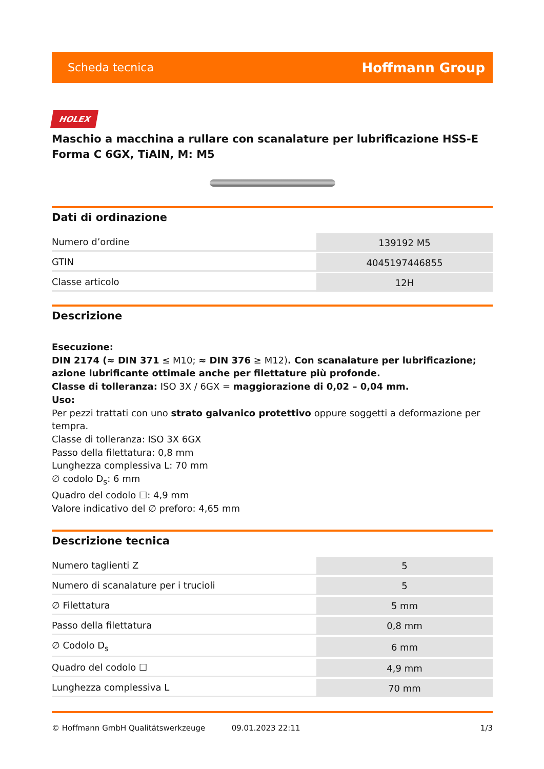Scheda tecnica Hoffmann Group
HOLEX
Maschio a macchina a rullare con scanalature per lubrificazione HSS-E Forma C 6GX, TiAlN, M: M5
Dati di ordinazione
| Numero d’ordine | 139192 M5 |
| GTIN | 4045197446855 |
| Classe articolo | 12H |
Descrizione
Esecuzione:
DIN 2174 (≈ DIN 371 ≤ M10; ≈ DIN 376 ≥ M12). Con scanalature per lubrificazione; azione lubrificante ottimale anche per filettature più profonde.
Classe di tolleranza: ISO 3X / 6GX = maggiorazione di 0,02 – 0,04 mm.
Uso:
Per pezzi trattati con uno strato galvanico protettivo oppure soggetti a deformazione per tempra.
Classe di tolleranza: ISO 3X 6GX
Passo della filettatura: 0,8 mm
Lunghezza complessiva L: 70 mm
∅ codolo D<sub>s</sub>: 6 mm
Quadro del codolo ☐: 4,9 mm
Valore indicativo del ∅ preforo: 4,65 mm
Descrizione tecnica
| Numero taglienti Z | 5 |
| Numero di scanalature per i trucioli | 5 |
| ∅ Filettatura | 5 mm |
| Passo della filettatura | 0,8 mm |
| ∅ Codolo D<sub>s</sub> | 6 mm |
| Quadro del codolo ☐ | 4,9 mm |
| Lunghezza complessiva L | 70 mm |
© Hoffmann GmbH Qualitätswerkzeuge 09.01.2023 22:11 1/3